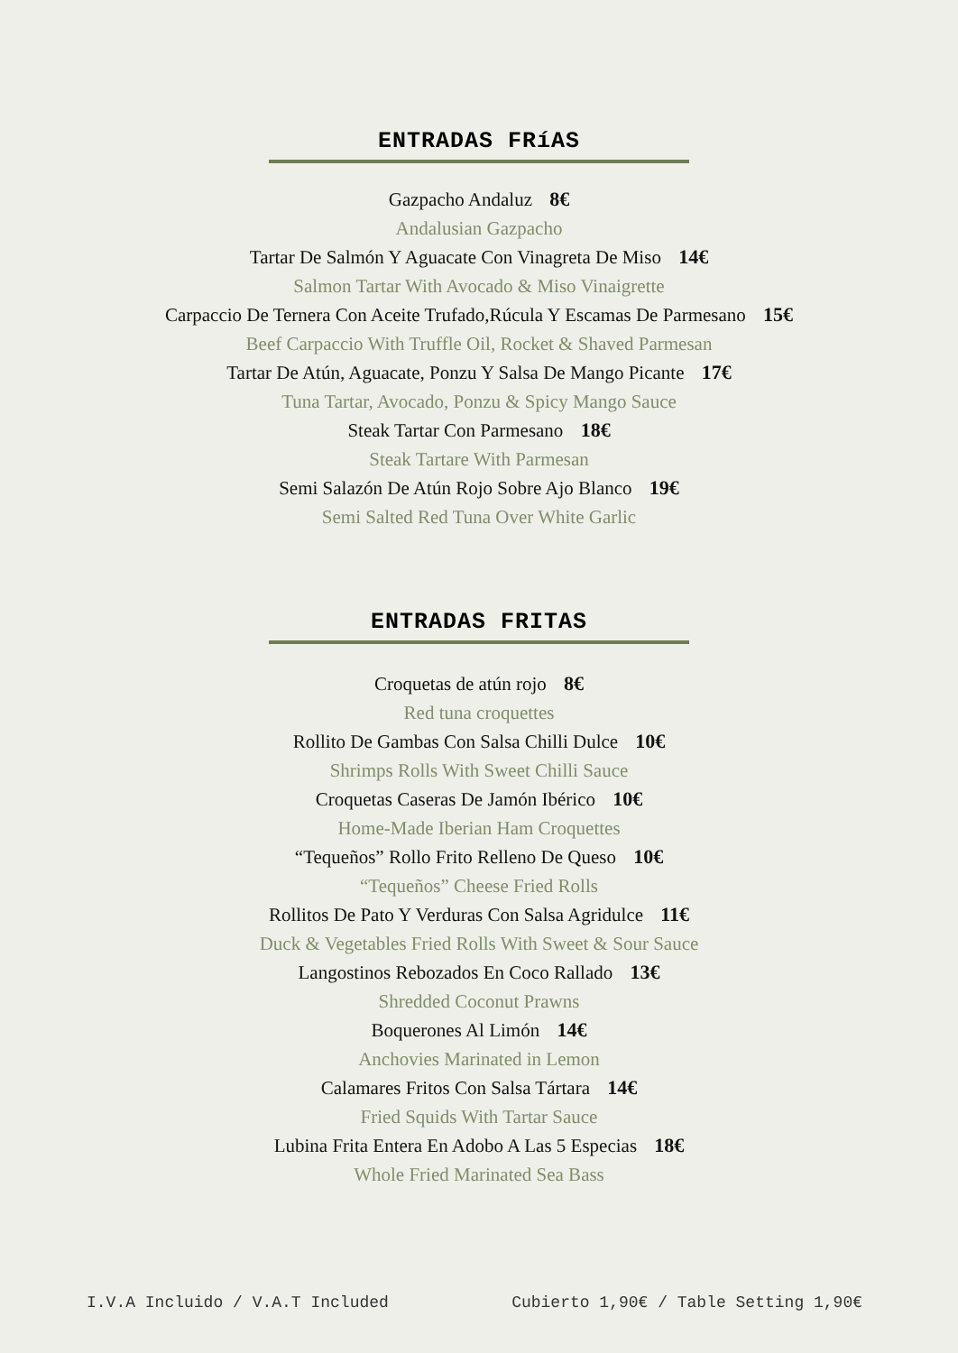ENTRADAS FRíAS
Gazpacho Andaluz 8€
Andalusian Gazpacho
Tartar De Salmón Y Aguacate Con Vinagreta De Miso 14€
Salmon Tartar With Avocado & Miso Vinaigrette
Carpaccio De Ternera Con Aceite Trufado,Rúcula Y Escamas De Parmesano 15€
Beef Carpaccio With Truffle Oil, Rocket & Shaved Parmesan
Tartar De Atún, Aguacate, Ponzu Y Salsa De Mango Picante 17€
Tuna Tartar, Avocado, Ponzu & Spicy Mango Sauce
Steak Tartar Con Parmesano 18€
Steak Tartare With Parmesan
Semi Salazón De Atún Rojo Sobre Ajo Blanco 19€
Semi Salted Red Tuna Over White Garlic
ENTRADAS FRITAS
Croquetas de atún rojo 8€
Red tuna croquettes
Rollito De Gambas Con Salsa Chilli Dulce 10€
Shrimps Rolls With Sweet Chilli Sauce
Croquetas Caseras De Jamón Ibérico 10€
Home-Made Iberian Ham Croquettes
“Tequeños” Rollo Frito Relleno De Queso 10€
“Tequeños” Cheese Fried Rolls
Rollitos De Pato Y Verduras Con Salsa Agridulce 11€
Duck & Vegetables Fried Rolls With Sweet & Sour Sauce
Langostinos Rebozados En Coco Rallado 13€
Shredded Coconut Prawns
Boquerones Al Limón 14€
Anchovies Marinated in Lemon
Calamares Fritos Con Salsa Tártara 14€
Fried Squids With Tartar Sauce
Lubina Frita Entera En Adobo A Las 5 Especias 18€
Whole Fried Marinated Sea Bass
I.V.A Incluido / V.A.T Included Cubierto 1,90€ / Table Setting 1,90€